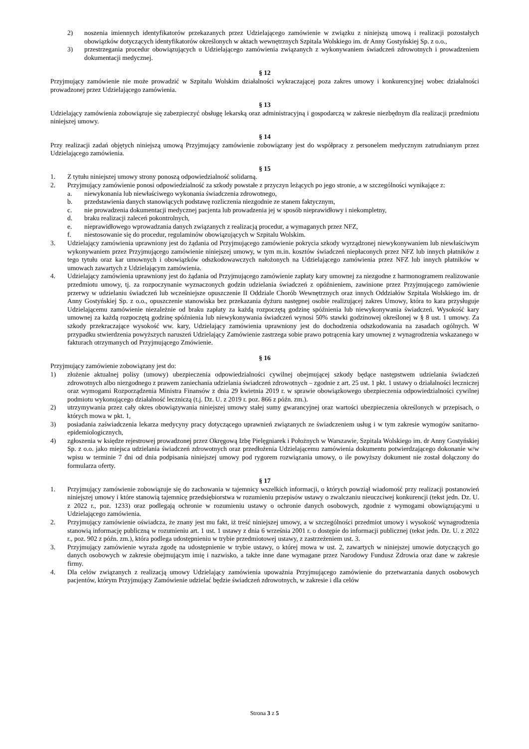2) noszenia imiennych identyfikatorów przekazanych przez Udzielającego zamówienie w związku z niniejszą umową i realizacji pozostałych obowiązków dotyczących identyfikatorów określonych w aktach wewnętrznych Szpitala Wolskiego im. dr Anny Gostyńskiej Sp. z o.o.,
3) przestrzegania procedur obowiązujących u Udzielającego zamówienia związanych z wykonywaniem świadczeń zdrowotnych i prowadzeniem dokumentacji medycznej.
§ 12
Przyjmujący zamówienie nie może prowadzić w Szpitalu Wolskim działalności wykraczającej poza zakres umowy i konkurencyjnej wobec działalności prowadzonej przez Udzielającego zamówienia.
§ 13
Udzielający zamówienia zobowiązuje się zabezpieczyć obsługę lekarską oraz administracyjną i gospodarczą w zakresie niezbędnym dla realizacji przedmiotu niniejszej umowy.
§ 14
Przy realizacji zadań objętych niniejszą umową Przyjmujący zamówienie zobowiązany jest do współpracy z personelem medycznym zatrudnianym przez Udzielającego zamówienia.
§ 15
1. Z tytułu niniejszej umowy strony ponoszą odpowiedzialność solidarną.
2. Przyjmujący zamówienie ponosi odpowiedzialność za szkody powstałe z przyczyn leżących po jego stronie, a w szczególności wynikające z:
a. niewykonania lub niewłaściwego wykonania świadczenia zdrowotnego,
b. przedstawienia danych stanowiących podstawę rozliczenia niezgodnie ze stanem faktycznym,
c. nie prowadzenia dokumentacji medycznej pacjenta lub prowadzenia jej w sposób nieprawidłowy i niekompletny,
d. braku realizacji zaleceń pokontrolnych,
e. nieprawidłowego wprowadzania danych związanych z realizacją procedur, a wymaganych przez NFZ,
f. niestosowanie się do procedur, regulaminów obowiązujących w Szpitalu Wolskim.
3. Udzielający zamówienia uprawniony jest do żądania od Przyjmującego zamówienie pokrycia szkody wyrządzonej niewykonywaniem lub niewłaściwym wykonywaniem przez Przyjmującego zamówienie niniejszej umowy, w tym m.in. kosztów świadczeń niepłaconych przez NFZ lub innych płatników z tego tytułu oraz kar umownych i obowiązków odszkodowawczych nałożonych na Udzielającego zamówienia przez NFZ lub innych płatników w umowach zawartych z Udzielającym zamówienia.
4. Udzielający zamówienia uprawniony jest do żądania od Przyjmującego zamówienie zapłaty kary umownej za niezgodne z harmonogramem realizowanie przedmiotu umowy, tj. za rozpoczynanie wyznaczonych godzin udzielania świadczeń z opóźnieniem, zawinione przez Przyjmującego zamówienie przerwy w udzielaniu świadczeń lub wcześniejsze opuszczenie II Oddziale Chorób Wewnętrznych oraz innych Oddziałów Szpitala Wolskiego im. dr Anny Gostyńskiej Sp. z o.o., opuszczenie stanowiska bez przekazania dyżuru następnej osobie realizującej zakres Umowy, która to kara przysługuje Udzielającemu zamówienie niezależnie od braku zapłaty za każdą rozpoczętą godzinę spóźnienia lub niewykonywania świadczeń. Wysokość kary umownej za każdą rozpoczętą godzinę spóźnienia lub niewykonywania świadczeń wynosi 50% stawki godzinowej określonej w § 8 ust. 1 umowy. Za szkody przekraczające wysokość ww. kary, Udzielający zamówienia uprawniony jest do dochodzenia odszkodowania na zasadach ogólnych. W przypadku stwierdzenia powyższych naruszeń Udzielający Zamówienie zastrzega sobie prawo potrącenia kary umownej z wynagrodzenia wskazanego w fakturach otrzymanych od Przyjmującego Zmówienie.
§ 16
Przyjmujący zamówienie zobowiązany jest do:
1) złożenie aktualnej polisy (umowy) ubezpieczenia odpowiedzialności cywilnej obejmującej szkody będące następstwem udzielania świadczeń zdrowotnych albo niezgodnego z prawem zaniechania udzielania świadczeń zdrowotnych – zgodnie z art. 25 ust. 1 pkt. 1 ustawy o działalności leczniczej oraz wymogami Rozporządzenia Ministra Finansów z dnia 29 kwietnia 2019 r. w sprawie obowiązkowego ubezpieczenia odpowiedzialności cywilnej podmiotu wykonującego działalność leczniczą (t.j. Dz. U. z 2019 r. poz. 866 z późn. zm.).
2) utrzymywania przez cały okres obowiązywania niniejszej umowy stałej sumy gwarancyjnej oraz wartości ubezpieczenia określonych w przepisach, o których mowa w pkt. 1,
3) posiadania zaświadczenia lekarza medycyny pracy dotyczącego uprawnień związanych ze świadczeniem usług i w tym zakresie wymogów sanitarno-epidemiologicznych,
4) zgłoszenia w księdze rejestrowej prowadzonej przez Okręgową Izbę Pielęgniarek i Położnych w Warszawie, Szpitala Wolskiego im. dr Anny Gostyńskiej Sp. z o.o. jako miejsca udzielania świadczeń zdrowotnych oraz przedłożenia Udzielającemu zamówienia dokumentu potwierdzającego dokonanie w/w wpisu w terminie 7 dni od dnia podpisania niniejszej umowy pod rygorem rozwiązania umowy, o ile powyższy dokument nie został dołączony do formularza oferty.
§ 17
1. Przyjmujący zamówienie zobowiązuje się do zachowania w tajemnicy wszelkich informacji, o których powziął wiadomość przy realizacji postanowień niniejszej umowy i które stanowią tajemnicę przedsiębiorstwa w rozumieniu przepisów ustawy o zwalczaniu nieuczciwej konkurencji (tekst jedn. Dz. U. z 2022 r., poz. 1233) oraz podlegają ochronie w rozumieniu ustawy o ochronie danych osobowych, zgodnie z wymogami obowiązującymi u Udzielającego zamówienia.
2. Przyjmujący zamówienie oświadcza, że znany jest mu fakt, iż treść niniejszej umowy, a w szczególności przedmiot umowy i wysokość wynagrodzenia stanowią informację publiczną w rozumieniu art. 1 ust. 1 ustawy z dnia 6 września 2001 r. o dostępie do informacji publicznej (tekst jedn. Dz. U. z 2022 r., poz. 902 z późn. zm.), która podlega udostępnieniu w trybie przedmiotowej ustawy, z zastrzeżeniem ust. 3.
3. Przyjmujący zamówienie wyraża zgodę na udostępnienie w trybie ustawy, o której mowa w ust. 2, zawartych w niniejszej umowie dotyczących go danych osobowych w zakresie obejmującym imię i nazwisko, a także inne dane wymagane przez Narodowy Fundusz Zdrowia oraz dane w zakresie firmy.
4. Dla celów związanych z realizacją umowy Udzielający zamówienia upoważnia Przyjmującego zamówienie do przetwarzania danych osobowych pacjentów, którym Przyjmujący Zamówienie udzielać będzie świadczeń zdrowotnych, w zakresie i dla celów
Strona 3 z 5